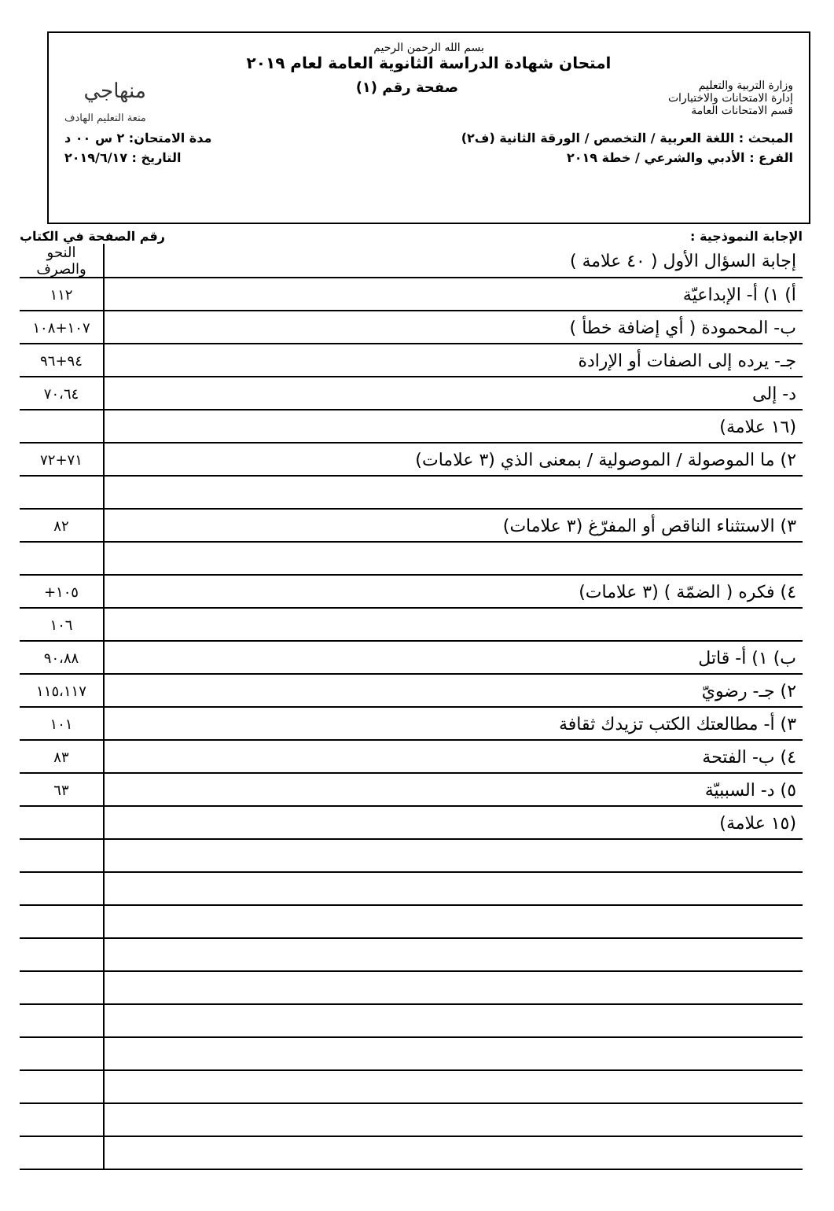بسم الله الرحمن الرحيم
امتحان شهادة الدراسة الثانوية العامة لعام ٢٠١٩
وزارة التربية والتعليم
إدارة الامتحانات والاختبارات
قسم الامتحانات العامة
صفحة رقم (١)
منهاجي
متعة التعليم الهادف
المبحث : اللغة العربية / التخصص / الورقة الثانية (ف٢)
مدة الامتحان: ٢ س ٠٠ د
الفرع : الأدبي والشرعي / خطة ٢٠١٩
التاريخ : ٢٠١٩/٦/١٧
الإجابة النموذجية : رقم الصفحة في الكتاب
| إجابة السؤال الأول ( ٤٠ علامة ) | النحو والصرف |
| أ) ١) أ- الإبداعيّة | ١١٢ |
| ب- المحمودة ( أي إضافة خطأ ) | ١٠٧+١٠٨ |
| جـ- يرده إلى الصفات أو الإرادة | ٩٤+٩٦ |
| د- إلى | ٧٠،٦٤ |
| (١٦ علامة) | |
| ٢) ما الموصولة / الموصولية / بمعنى الذي (٣ علامات) | ٧١+٧٢ |
| ٣) الاستثناء الناقص أو المفرّغ (٣ علامات) | ٨٢ |
| ٤) فكره ( الضمّة ) (٣ علامات) | ١٠٥+ |
| | ١٠٦ |
| ب) ١) أ- قاتل | ٩٠،٨٨ |
| ٢) جـ- رضويّ | ١١٥،١١٧ |
| ٣) أ- مطالعتك الكتب تزيدك ثقافة | ١٠١ |
| ٤) ب- الفتحة | ٨٣ |
| ٥) د- السببيّة | ٦٣ |
| (١٥ علامة) | |